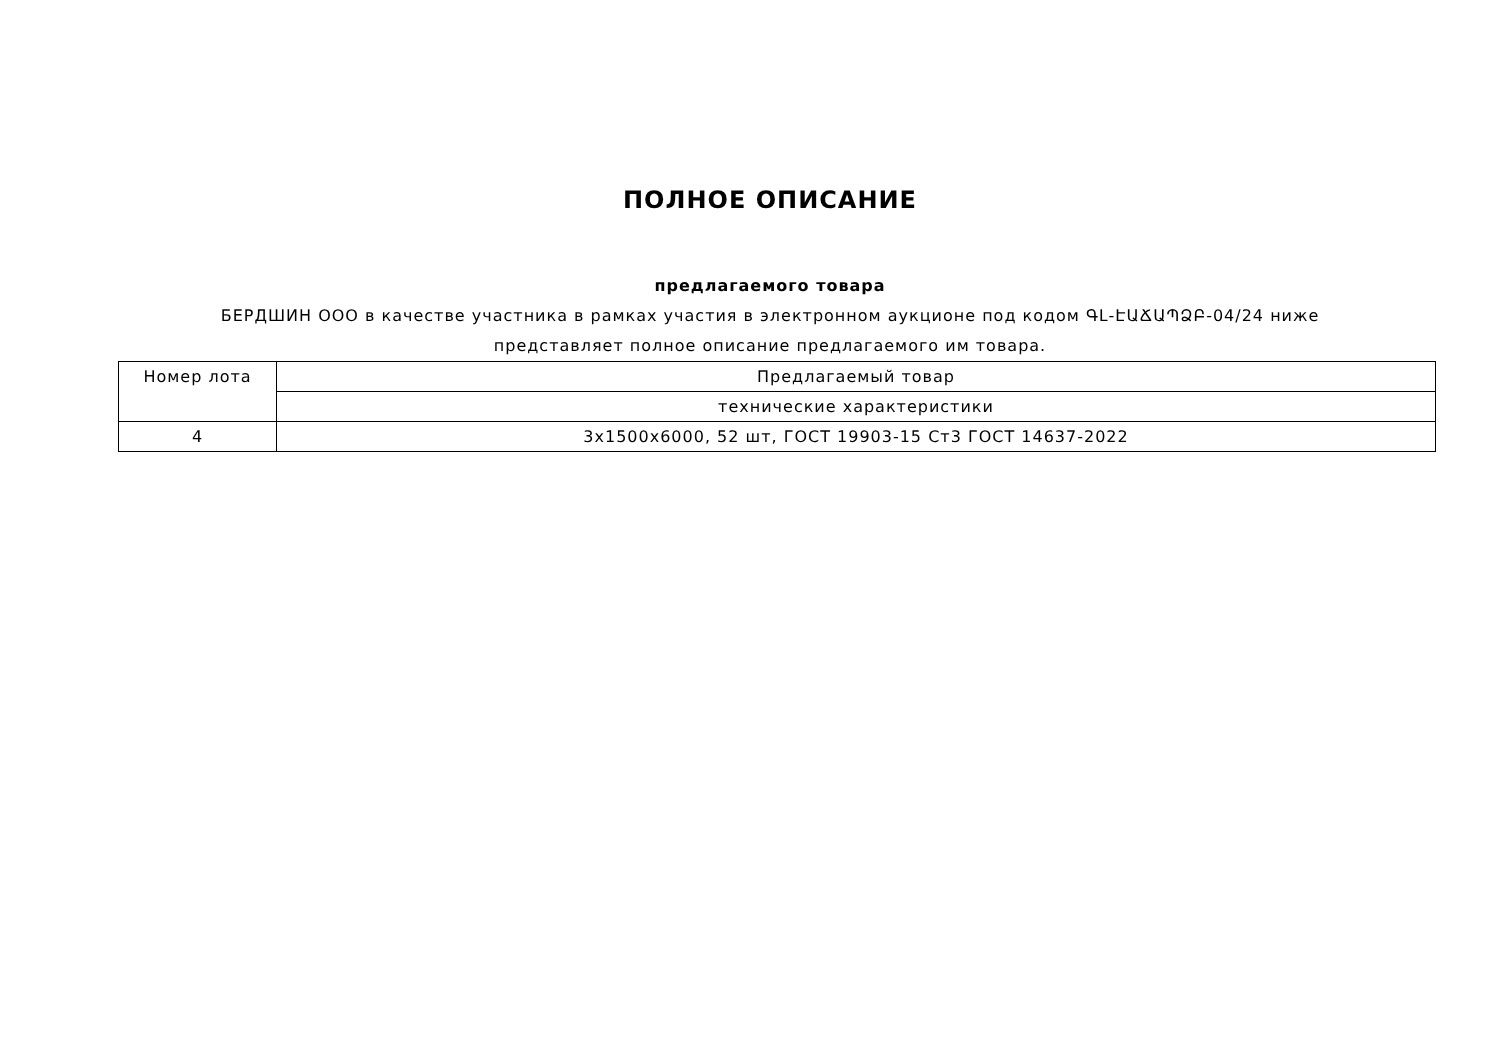ПОЛНОЕ ОПИСАНИЕ
предлагаемого товара
БЕРДШИН ООО в качестве участника в рамках участия в электронном аукционе под кодом ԳԼ-ԷԱՃԱՊՁԲ-04/24 ниже
представляет полное описание предлагаемого им товара.
| Номер лота | Предлагаемый товар |
| | технические характеристики |
| 4 | 3x1500x6000, 52 шт, ГОСТ 19903-15 Ст3 ГОСТ 14637-2022 |